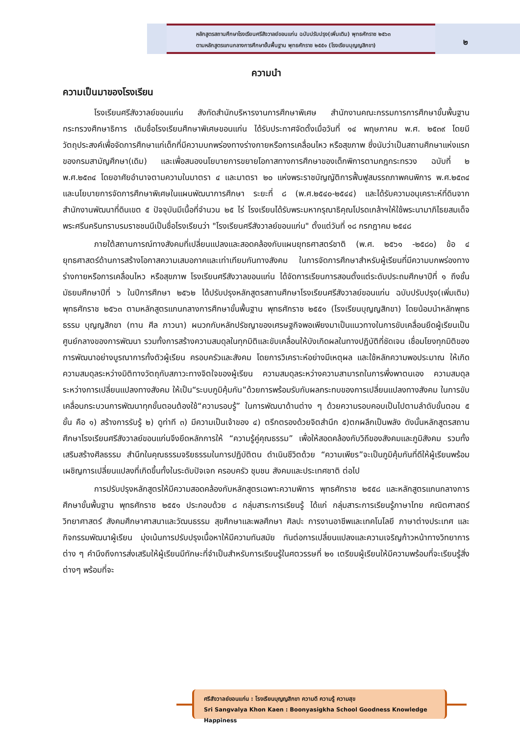หลักสูตรสถานศึกษาโรงเรียนศรีสังวาลย์ขอนแก่น ฉบับปรับปรุง(เพิ่มเติม) พุทธศักราช ๒๕๖๓
ตามหลักสูตรแกนกลางการศึกษาขั้นพื้นฐาน พุทธศักราช ๒๕๕๑ (โรงเรียนบุญญสิกขา)
๒
ความนำ
ความเป็นมาของโรงเรียน
โรงเรียนศรีสังวาลย์ขอนแก่น สังกัดสำนักบริหารงานการศึกษาพิเศษ สำนักงานคณะกรรมการการศึกษาขั้นพื้นฐาน กระทรวงศึกษาธิการ เดิมชื่อโรงเรียนศึกษาพิเศษขอนแก่น ได้รับประกาศจัดตั้งเมื่อวันที่ ๑๔ พฤษภาคม พ.ศ. ๒๕๓๙ โดยมีวัตถุประสงค์เพื่อจัดการศึกษาแก่เด็กที่มีความบกพร่องทางร่างกายหรือการเคลื่อนไหว หรือสุขภาพ ซึ่งนับว่าเป็นสถานศึกษาแห่งแรกของกรมสามัญศึกษา(เดิม) และเพื่อสนองนโยบายการขยายโอกาสทางการศึกษาของเด็กพิการตามกฎกระทรวง ฉบับที่ ๒ พ.ศ.๒๕๓๔ โดยอาศัยอำนาจตามความในมาตรา ๔ และมาตรา ๒๐ แห่งพระราชบัญญัติการฟื้นฟูสมรรถภาพคนพิการ พ.ศ.๒๕๓๔ และนโยบายการจัดการศึกษาพิเศษในแผนพัฒนาการศึกษา ระยะที่ ๘ (พ.ศ.๒๕๔๐-๒๕๔๔) และได้รับความอนุเคราะห์ที่ดินจากสำนักงานพัฒนาที่ดินเขต ๕ ปัจจุบันมีเนื้อที่จำนวน ๒๕ ไร่ โรงเรียนได้รับพระมหากรุณาธิคุณโปรดเกล้าฯให้ใช้พระนามาภิไธยสมเด็จพระศรีนครินทราบรมราชชนนีเป็นชื่อโรงเรียนว่า "โรงเรียนศรีสังวาลย์ขอนแก่น" ตั้งแต่วันที่ ๑๘ กรกฎาคม ๒๕๔๘
ภายใต้สถานการณ์ทางสังคมที่เปลี่ยนแปลงและสอดคล้องกับแผนยุทธศาสตร์ชาติ (พ.ศ. ๒๕๖๑ -๒๕๘๐) ข้อ ๔ ยุทธศาสตร์ด้านการสร้างโอกาสความเสมอภาคและเท่าเทียมกันทางสังคม ในการจัดการศึกษาสำหรับผู้เรียนที่มีความบกพร่องทางร่างกายหรือการเคลื่อนไหว หรือสุขภาพ โรงเรียนศรีสังวาลขอนแก่น ได้จัดการเรียนการสอนตั้งแต่ระดับประถมศึกษาปีที่ ๑ ถึงชั้นมัธยมศึกษาปีที่ ๖ ในปีการศึกษา ๒๕๖๒ ได้ปรับปรุงหลักสูตรสถานศึกษาโรงเรียนศรีสังวาลย์ขอนแก่น ฉบับปรับปรุง(เพิ่มเติม) พุทธศักราช ๒๕๖๓ ตามหลักสูตรแกนกลางการศึกษาขั้นพื้นฐาน พุทธศักราช ๒๕๕๑ (โรงเรียนบุญญสิกขา) โดยน้อมนำหลักพุทธธรรม บุญญสิกขา (ทาน ศีล ภาวนา) ผนวกกับหลักปรัชญาของเศรษฐกิจพอเพียงมาเป็นแนวทางในการขับเคลื่อนยึดผู้เรียนเป็นศูนย์กลางของการพัฒนา รวมทั้งการสร้างความสมดุลในทุกมิติและขับเคลื่อนให้บังเกิดผลในทางปฏิบัติที่ชัดเจน เชื่อมโยงทุกมิติของการพัฒนาอย่างบูรณาการทั้งตัวผู้เรียน ครอบครัวและสังคม โดยการวิเคราะห์อย่างมีเหตุผล และใช้หลักความพอประมาณ ให้เกิดความสมดุลระหว่างมิติทางวัตถุกับสภาวะทางจิตใจของผู้เรียน ความสมดุลระหว่างความสามารถในการพึ่งพาตนเอง ความสมดุลระหว่างการเปลี่ยนแปลงทางสังคม ให้เป็น“ระบบภูมิคุ้มกัน”ด้วยการพร้อมรับกับผลกระทบของการเปลี่ยนแปลงทางสังคม ในการขับเคลื่อนกระบวนการพัฒนาทุกขั้นตอนต้องใช้“ความรอบรู้” ในการพัฒนาด้านต่าง ๆ ด้วยความรอบคอบเป็นไปตามลำดับขั้นตอน ๕ ขั้น คือ ๑) สร้างการรับรู้ ๒) ดูท่าที ๓) มีความเป็นเจ้าของ ๔) ตรึกตรองด้วยจิตสำนึก ๕)ตกผลึกเป็นพลัง ดังนั้นหลักสูตรสถานศึกษาโรงเรียนศรีสังวาลย์ขอนแก่นจึงยึดหลักการให้ “ความรู้คู่คุณธรรม” เพื่อให้สอดคล้องกับวิถีของสังคมและภูมิสังคม รวมทั้งเสริมสร้างศีลธรรม สำนึกในคุณธรรมจริยธรรมในการปฏิบัติตน ดำเนินชีวิตด้วย “ความเพียร”จะเป็นภูมิคุ้มกันที่ดีให้ผู้เรียนพร้อมเผชิญการเปลี่ยนแปลงที่เกิดขึ้นทั้งในระดับปัจเจก ครอบครัว ชุมชน สังคมและประเทศชาติ ต่อไป
การปรับปรุงหลักสูตรให้มีความสอดคล้องกับหลักสูตรเฉพาะความพิการ พุทธศักราช ๒๕๕๘ และหลักสูตรแกนกลางการศึกษาขั้นพื้นฐาน พุทธศักราช ๒๕๕๑ ประกอบด้วย ๘ กลุ่มสาระการเรียนรู้ ได้แก่ กลุ่มสาระการเรียนรู้ภาษาไทย คณิตศาสตร์ วิทยาศาสตร์ สังคมศึกษาศาสนาและวัฒนธรรม สุขศึกษาและพลศึกษา ศิลปะ การงานอาชีพและเทคโนโลยี ภาษาต่างประเทศ และกิจกรรมพัฒนาผู้เรียน มุ่งเน้นการปรับปรุงเนื้อหาให้มีความทันสมัย ทันต่อการเปลี่ยนแปลงและความเจริญก้าวหน้าทางวิทยาการต่าง ๆ คำนึงถึงการส่งเสริมให้ผู้เรียนมีทักษะที่จำเป็นสำหรับการเรียนรู้ในศตวรรษที่ ๒๑ เตรียมผู้เรียนให้มีความพร้อมที่จะเรียนรู้สิ่งต่างๆ พร้อมที่จะ
ศรีสังวาลย์ขอนแก่น : โรงเรียนบุญญสิกขา ความดี ความรู้ ความสุข
Sri Sangvalya Khon Kaen : Boonyasigkha School Goodness Knowledge Happiness